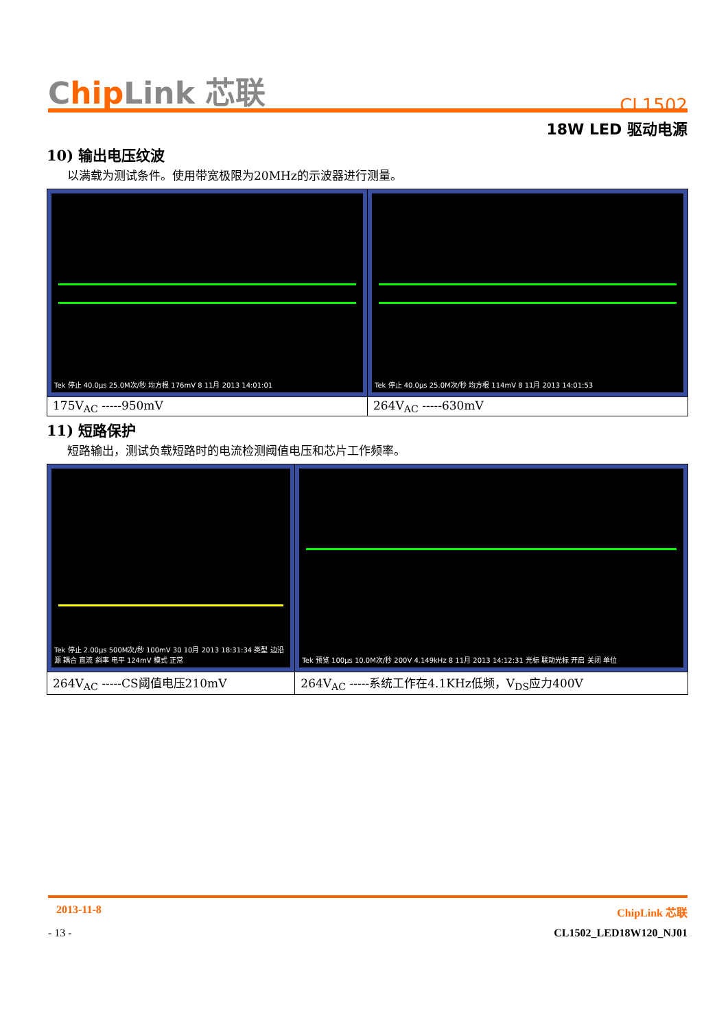Chip Link 芯联
CL1502
18W LED 驱动电源
10) 输出电压纹波
以满载为测试条件。使用带宽极限为20MHz的示波器进行测量。
| Tek 停止 40.0µs 25.0M次/秒 均方根 176mV 8 11月 2013 14:01:01 | Tek 停止 40.0µs 25.0M次/秒 均方根 114mV 8 11月 2013 14:01:53 |
| 175V<sub>AC</sub> -----950mV | 264V<sub>AC</sub> -----630mV |
11) 短路保护
短路输出，测试负载短路时的电流检测阈值电压和芯片工作频率。
| Tek 停止 2.00µs 500M次/秒 100mV 30 10月 2013 18:31:34 类型 边沿 源 耦合 直流 斜率 电平 124mV 模式 正常 | Tek 预览 100µs 10.0M次/秒 200V 4.149kHz 8 11月 2013 14:12:31 光标 联动光标 开启 关闭 单位 |
| 264V<sub>AC</sub> -----CS阈值电压210mV | 264V<sub>AC</sub> -----系统工作在4.1KHz低频，V<sub>DS</sub>应力400V |
2013-11-8 ChipLink 芯联
- 13 - CL1502_LED18W120_NJ01